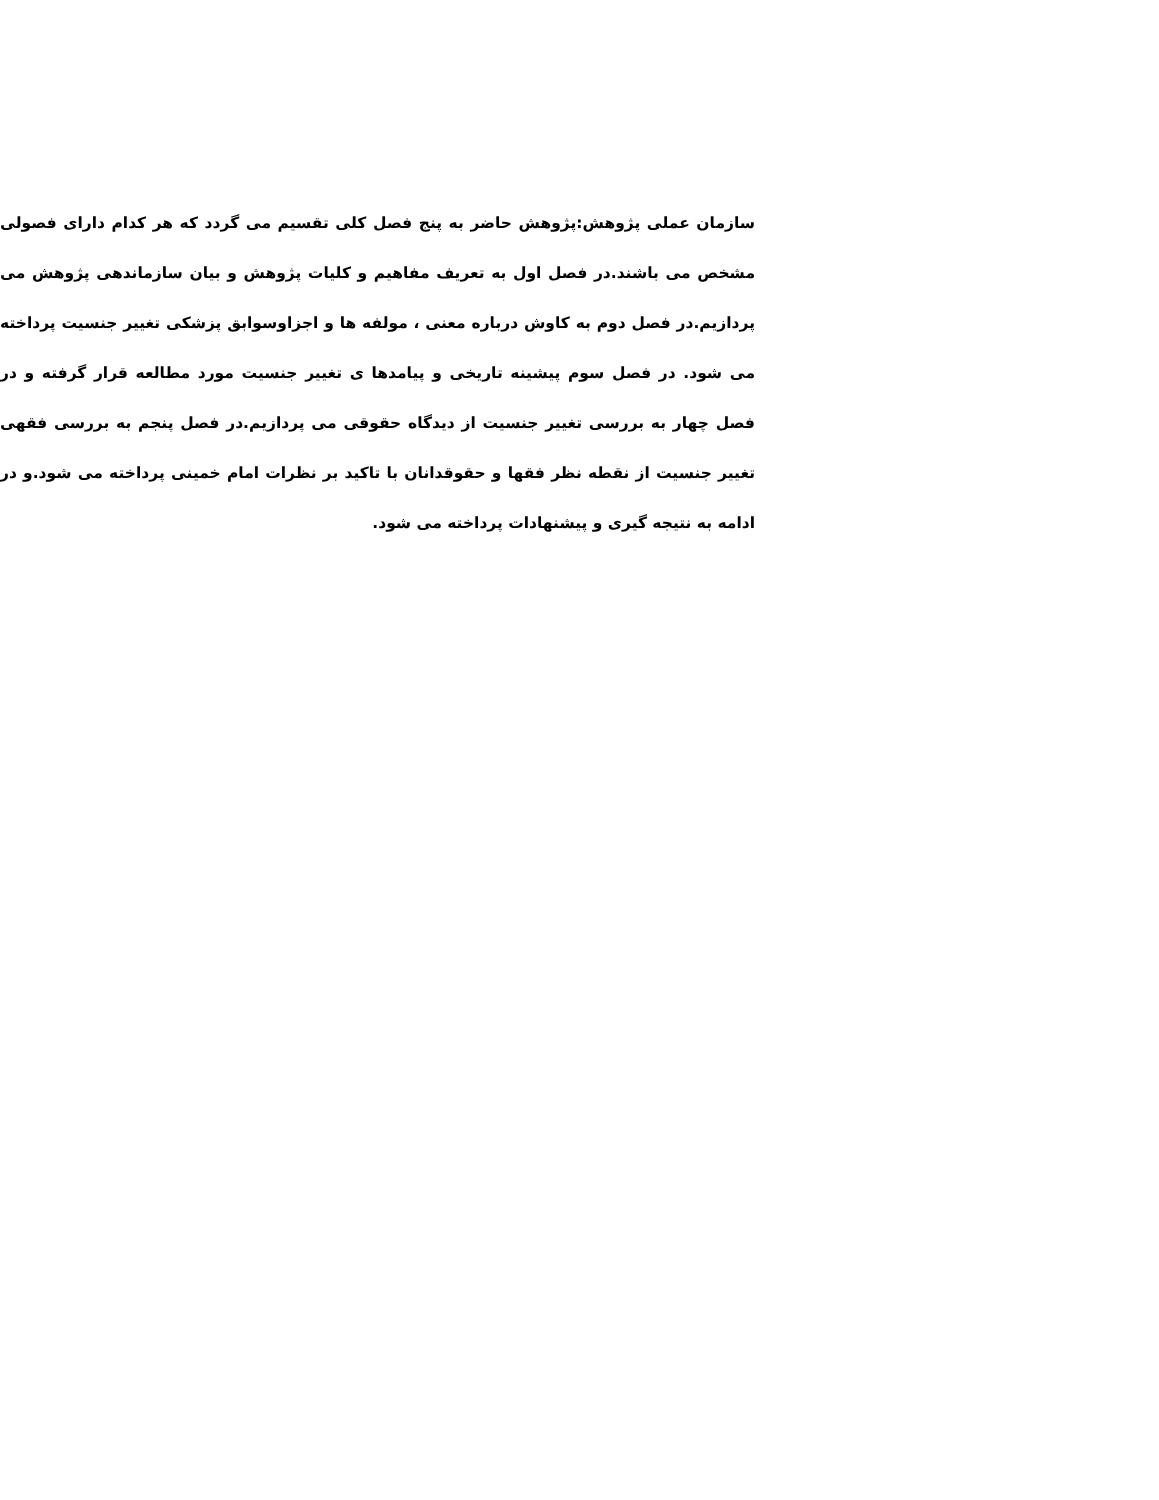سازمان عملی پژوهش:پژوهش حاضر به پنج فصل کلی تقسیم می گردد که هر کدام دارای فصولی مشخص می باشند.در فصل اول به تعریف مفاهیم و کلیات پژوهش و بیان سازماندهی پژوهش می پردازیم.در فصل دوم به کاوش درباره معنی ، مولفه ها و اجزاوسوابق پزشکی تغییر جنسیت پرداخته می شود. در فصل سوم پیشینه تاریخی و پیامدها ی تغییر جنسیت مورد مطالعه قرار گرفته و در فصل چهار به بررسی تغییر جنسیت از دیدگاه حقوقی می پردازیم.در فصل پنجم به بررسی فقهی تغییر جنسیت از نقطه نظر فقها و حقوقدانان با تاکید بر نظرات امام خمینی پرداخته می شود.و در ادامه به نتیجه گیری و پیشنهادات پرداخته می شود.